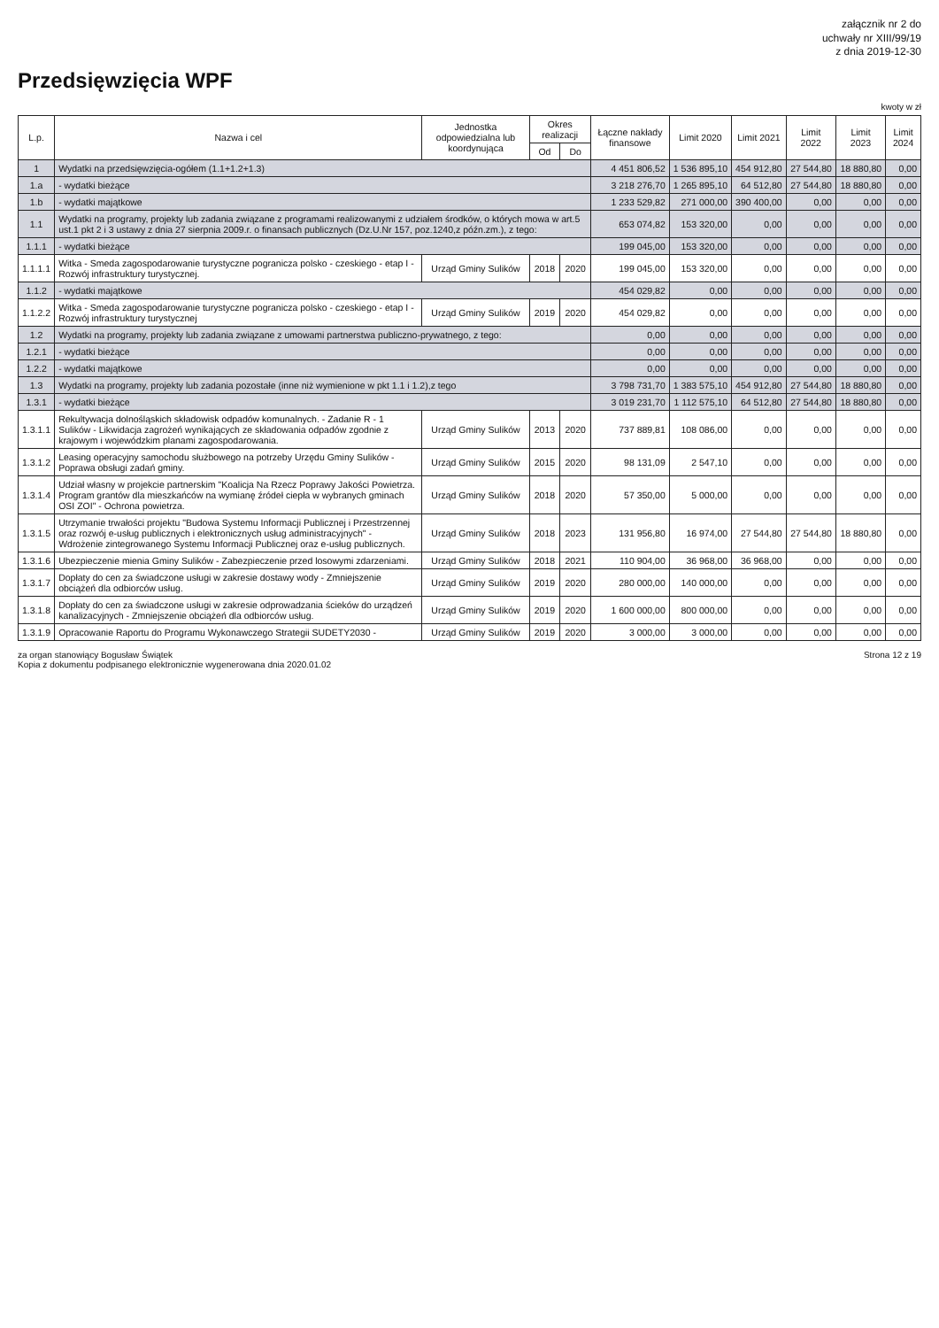załącznik nr 2 do
uchwały nr XIII/99/19
z dnia 2019-12-30
Przedsięwzięcia WPF
kwoty w zł
| L.p. | Nazwa i cel | Jednostka odpowiedzialna lub koordynująca | Okres realizacji | | Łączne nakłady finansowe | Limit 2020 | Limit 2021 | Limit 2022 | Limit 2023 | Limit 2024 |
| --- | --- | --- | --- | --- | --- | --- | --- | --- | --- | --- |
| | | | Od | Do | | | | | | |
| 1 | Wydatki na przedsięwzięcia-ogółem (1.1+1.2+1.3) | | | | 4 451 806,52 | 1 536 895,10 | 454 912,80 | 27 544,80 | 18 880,80 | 0,00 |
| 1.a | - wydatki bieżące | | | | 3 218 276,70 | 1 265 895,10 | 64 512,80 | 27 544,80 | 18 880,80 | 0,00 |
| 1.b | - wydatki majątkowe | | | | 1 233 529,82 | 271 000,00 | 390 400,00 | 0,00 | 0,00 | 0,00 |
| 1.1 | Wydatki na programy, projekty lub zadania związane z programami realizowanymi z udziałem środków, o których mowa w art.5 ust.1 pkt 2 i 3 ustawy z dnia 27 sierpnia 2009.r. o finansach publicznych (Dz.U.Nr 157, poz.1240,z późn.zm.), z tego: | | | | 653 074,82 | 153 320,00 | 0,00 | 0,00 | 0,00 | 0,00 |
| 1.1.1 | - wydatki bieżące | | | | 199 045,00 | 153 320,00 | 0,00 | 0,00 | 0,00 | 0,00 |
| 1.1.1.1 | Witka - Smeda zagospodarowanie turystyczne pogranicza polsko - czeskiego - etap I - Rozwój infrastruktury turystycznej. | Urząd Gminy Sulików | 2018 | 2020 | 199 045,00 | 153 320,00 | 0,00 | 0,00 | 0,00 | 0,00 |
| 1.1.2 | - wydatki majątkowe | | | | 454 029,82 | 0,00 | 0,00 | 0,00 | 0,00 | 0,00 |
| 1.1.2.2 | Witka - Smeda zagospodarowanie turystyczne pogranicza polsko - czeskiego - etap I - Rozwój infrastruktury turystycznej | Urząd Gminy Sulików | 2019 | 2020 | 454 029,82 | 0,00 | 0,00 | 0,00 | 0,00 | 0,00 |
| 1.2 | Wydatki na programy, projekty lub zadania związane z umowami partnerstwa publiczno-prywatnego, z tego: | | | | 0,00 | 0,00 | 0,00 | 0,00 | 0,00 | 0,00 |
| 1.2.1 | - wydatki bieżące | | | | 0,00 | 0,00 | 0,00 | 0,00 | 0,00 | 0,00 |
| 1.2.2 | - wydatki majątkowe | | | | 0,00 | 0,00 | 0,00 | 0,00 | 0,00 | 0,00 |
| 1.3 | Wydatki na programy, projekty lub zadania pozostałe (inne niż wymienione w pkt 1.1 i 1.2),z tego | | | | 3 798 731,70 | 1 383 575,10 | 454 912,80 | 27 544,80 | 18 880,80 | 0,00 |
| 1.3.1 | - wydatki bieżące | | | | 3 019 231,70 | 1 112 575,10 | 64 512,80 | 27 544,80 | 18 880,80 | 0,00 |
| 1.3.1.1 | Rekultywacja dolnośląskich składowisk odpadów komunalnych. - Zadanie R - 1 Sulików - Likwidacja zagrożeń wynikających ze składowania odpadów zgodnie z krajowym i wojewódzkim planami zagospodarowania. | Urząd Gminy Sulików | 2013 | 2020 | 737 889,81 | 108 086,00 | 0,00 | 0,00 | 0,00 | 0,00 |
| 1.3.1.2 | Leasing operacyjny samochodu służbowego na potrzeby Urzędu Gminy Sulików - Poprawa obsługi zadań gminy. | Urząd Gminy Sulików | 2015 | 2020 | 98 131,09 | 2 547,10 | 0,00 | 0,00 | 0,00 | 0,00 |
| 1.3.1.4 | Udział własny w projekcie partnerskim "Koalicja Na Rzecz Poprawy Jakości Powietrza. Program grantów dla mieszkańców na wymianę źródeł ciepła w wybranych gminach OSI ZOI" - Ochrona powietrza. | Urząd Gminy Sulików | 2018 | 2020 | 57 350,00 | 5 000,00 | 0,00 | 0,00 | 0,00 | 0,00 |
| 1.3.1.5 | Utrzymanie trwałości projektu "Budowa Systemu Informacji Publicznej i Przestrzennej oraz rozwój e-usług publicznych i elektronicznych usług administracyjnych" - Wdrożenie zintegrowanego Systemu Informacji Publicznej oraz e-usług publicznych. | Urząd Gminy Sulików | 2018 | 2023 | 131 956,80 | 16 974,00 | 27 544,80 | 27 544,80 | 18 880,80 | 0,00 |
| 1.3.1.6 | Ubezpieczenie mienia Gminy Sulików - Zabezpieczenie przed losowymi zdarzeniami. | Urząd Gminy Sulików | 2018 | 2021 | 110 904,00 | 36 968,00 | 36 968,00 | 0,00 | 0,00 | 0,00 |
| 1.3.1.7 | Dopłaty do cen za świadczone usługi w zakresie dostawy wody - Zmniejszenie obciążeń dla odbiorców usług. | Urząd Gminy Sulików | 2019 | 2020 | 280 000,00 | 140 000,00 | 0,00 | 0,00 | 0,00 | 0,00 |
| 1.3.1.8 | Dopłaty do cen za świadczone usługi w zakresie odprowadzania ścieków do urządzeń kanalizacyjnych - Zmniejszenie obciążeń dla odbiorców usług. | Urząd Gminy Sulików | 2019 | 2020 | 1 600 000,00 | 800 000,00 | 0,00 | 0,00 | 0,00 | 0,00 |
| 1.3.1.9 | Opracowanie Raportu do Programu Wykonawczego Strategii SUDETY2030 - | Urząd Gminy Sulików | 2019 | 2020 | 3 000,00 | 3 000,00 | 0,00 | 0,00 | 0,00 | 0,00 |
za organ stanowiący Bogusław Świątek
Kopia z dokumentu podpisanego elektronicznie wygenerowana dnia 2020.01.02
Strona 12 z 19